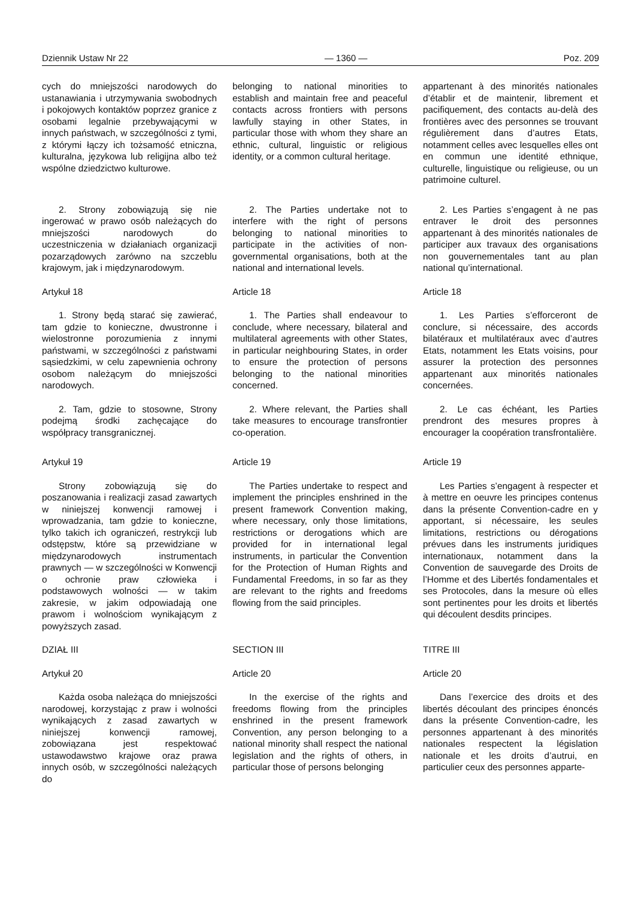Dziennik Ustaw Nr 22 — 1360 — Poz. 209
cych do mniejszości narodowych do ustanawiania i utrzymywania swobodnych i pokojowych kontaktów poprzez granice z osobami legalnie przebywającymi w innych państwach, w szczególności z tymi, z którymi łączy ich tożsamość etniczna, kulturalna, językowa lub religijna albo też wspólne dziedzictwo kulturowe.
belonging to national minorities to establish and maintain free and peaceful contacts across frontiers with persons lawfully staying in other States, in particular those with whom they share an ethnic, cultural, linguistic or religious identity, or a common cultural heritage.
appartenant à des minorités nationales d’établir et de maintenir, librement et pacifiquement, des contacts au-delà des frontières avec des personnes se trouvant régulièrement dans d’autres Etats, notamment celles avec lesquelles elles ont en commun une identité ethnique, culturelle, linguistique ou religieuse, ou un patrimoine culturel.
2. Strony zobowiązują się nie ingerować w prawo osób należących do mniejszości narodowych do uczestniczenia w działaniach organizacji pozarządowych zarówno na szczeblu krajowym, jak i międzynarodowym.
2. The Parties undertake not to interfere with the right of persons belonging to national minorities to participate in the activities of non-governmental organisations, both at the national and international levels.
2. Les Parties s’engagent à ne pas entraver le droit des personnes appartenant à des minorités nationales de participer aux travaux des organisations non gouvernementales tant au plan national qu’international.
Artykuł 18
Article 18
Article 18
1. Strony będą starać się zawierać, tam gdzie to konieczne, dwustronne i wielostronne porozumienia z innymi państwami, w szczególności z państwami sąsiedzkimi, w celu zapewnienia ochrony osobom należącym do mniejszości narodowych.
1. The Parties shall endeavour to conclude, where necessary, bilateral and multilateral agreements with other States, in particular neighbouring States, in order to ensure the protection of persons belonging to the national minorities concerned.
1. Les Parties s’efforceront de conclure, si nécessaire, des accords bilatéraux et multilatéraux avec d’autres Etats, notamment les Etats voisins, pour assurer la protection des personnes appartenant aux minorités nationales concernées.
2. Tam, gdzie to stosowne, Strony podejmą środki zachęcające do współpracy transgranicznej.
2. Where relevant, the Parties shall take measures to encourage transfrontier co-operation.
2. Le cas échéant, les Parties prendront des mesures propres à encourager la coopération transfrontalière.
Artykuł 19
Article 19
Article 19
Strony zobowiązują się do poszanowania i realizacji zasad zawartych w niniejszej konwencji ramowej i wprowadzania, tam gdzie to konieczne, tylko takich ich ograniczeń, restrykcji lub odstępstw, które są przewidziane w międzynarodowych instrumentach prawnych — w szczególności w Konwencji o ochronie praw człowieka i podstawowych wolności — w takim zakresie, w jakim odpowiadają one prawom i wolnościom wynikającym z powyższych zasad.
The Parties undertake to respect and implement the principles enshrined in the present framework Convention making, where necessary, only those limitations, restrictions or derogations which are provided for in international legal instruments, in particular the Convention for the Protection of Human Rights and Fundamental Freedoms, in so far as they are relevant to the rights and freedoms flowing from the said principles.
Les Parties s’engagent à respecter et à mettre en oeuvre les principes contenus dans la présente Convention-cadre en y apportant, si nécessaire, les seules limitations, restrictions ou dérogations prévues dans les instruments juridiques internationaux, notamment dans la Convention de sauvegarde des Droits de l’Homme et des Libertés fondamentales et ses Protocoles, dans la mesure où elles sont pertinentes pour les droits et libertés qui découlent desdits principes.
DZIAŁ III
SECTION III
TITRE III
Artykuł 20
Article 20
Article 20
Każda osoba należąca do mniejszości narodowej, korzystając z praw i wolności wynikających z zasad zawartych w niniejszej konwencji ramowej, zobowiązana jest respektować ustawodawstwo krajowe oraz prawa innych osób, w szczególności należących do
In the exercise of the rights and freedoms flowing from the principles enshrined in the present framework Convention, any person belonging to a national minority shall respect the national legislation and the rights of others, in particular those of persons belonging
Dans l’exercice des droits et des libertés découlant des principes énoncés dans la présente Convention-cadre, les personnes appartenant à des minorités nationales respectent la législation nationale et les droits d’autrui, en particulier ceux des personnes apparte-